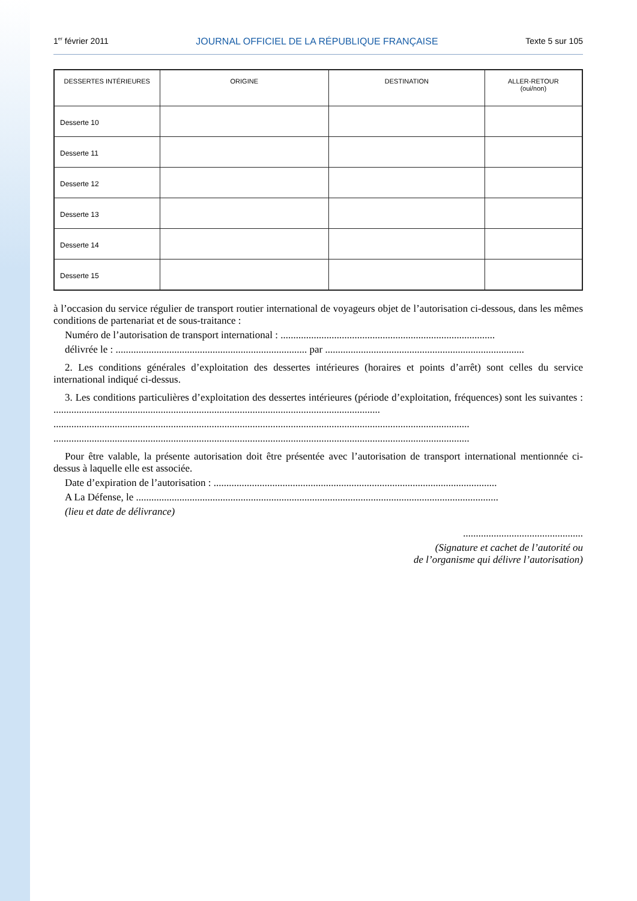1<sup>er</sup> février 2011 JOURNAL OFFICIEL DE LA RÉPUBLIQUE FRANÇAISE Texte 5 sur 105
| DESSERTES INTÉRIEURES | ORIGINE | DESTINATION | ALLER-RETOUR (oui/non) |
| --- | --- | --- | --- |
| Desserte 10 | | | |
| Desserte 11 | | | |
| Desserte 12 | | | |
| Desserte 13 | | | |
| Desserte 14 | | | |
| Desserte 15 | | | |
à l’occasion du service régulier de transport routier international de voyageurs objet de l’autorisation ci-dessous, dans les mêmes conditions de partenariat et de sous-traitance :
Numéro de l’autorisation de transport international : ....................................................................................
délivrée le : ........................................................................... par ..............................................................................
2. Les conditions générales d’exploitation des dessertes intérieures (horaires et points d’arrêt) sont celles du service international indiqué ci-dessus.
3. Les conditions particulières d’exploitation des dessertes intérieures (période d’exploitation, fréquences) sont les suivantes : ................................................................................................................................
...................................................................................................................................................................
...................................................................................................................................................................
Pour être valable, la présente autorisation doit être présentée avec l’autorisation de transport international mentionnée ci-dessus à laquelle elle est associée.
Date d’expiration de l’autorisation : ...............................................................................................................
A La Défense, le ..............................................................................................................................................
(lieu et date de délivrance)
...............................................
(Signature et cachet de l’autorité ou
de l’organisme qui délivre l’autorisation)